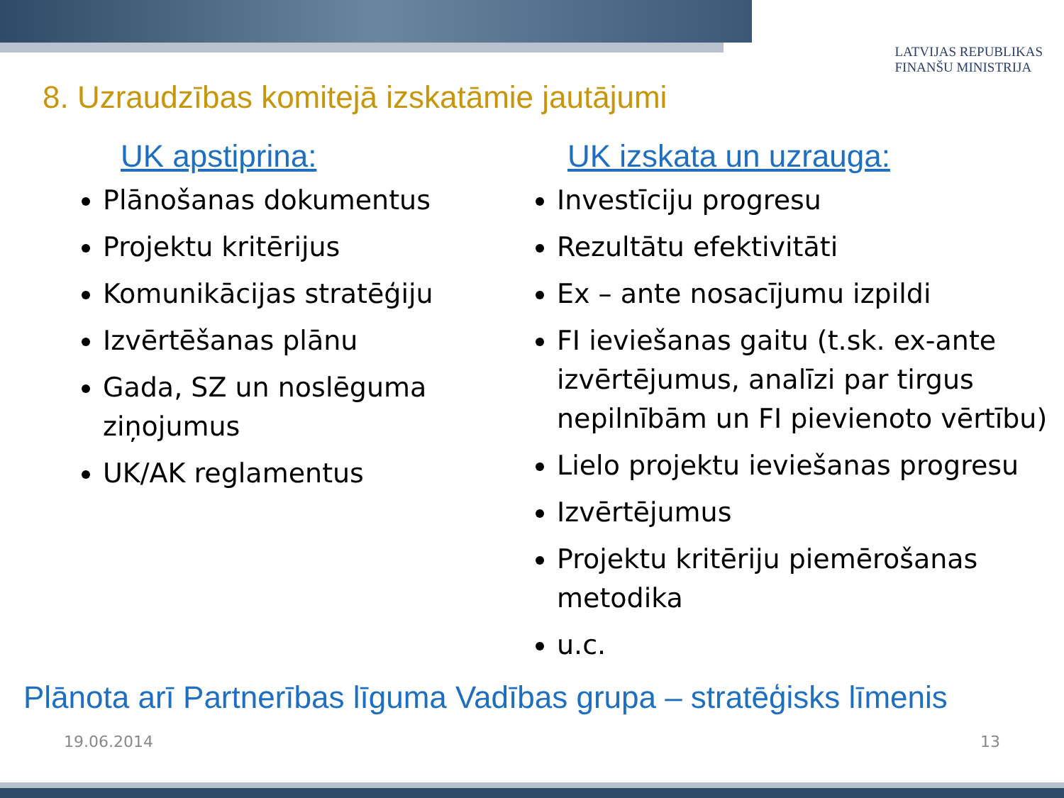8. Uzraudzības komitejā izskatāmie jautājumi
LATVIJAS REPUBLIKAS
FINANŠU MINISTRIJA
UK apstiprina:
Plānošanas dokumentus
Projektu kritērijus
Komunikācijas stratēģiju
Izvērtēšanas plānu
Gada, SZ un noslēguma ziņojumus
UK/AK reglamentus
UK izskata un uzrauga:
Investīciju progresu
Rezultātu efektivitāti
Ex – ante nosacījumu izpildi
FI ieviešanas gaitu (t.sk. ex-ante izvērtējumus, analīzi par tirgus nepilnībām un FI pievienoto vērtību)
Lielo projektu ieviešanas progresu
Izvērtējumus
Projektu kritēriju piemērošanas metodika
u.c.
Plānota arī Partnerības līguma Vadības grupa – stratēģisks līmenis
19.06.2014 13